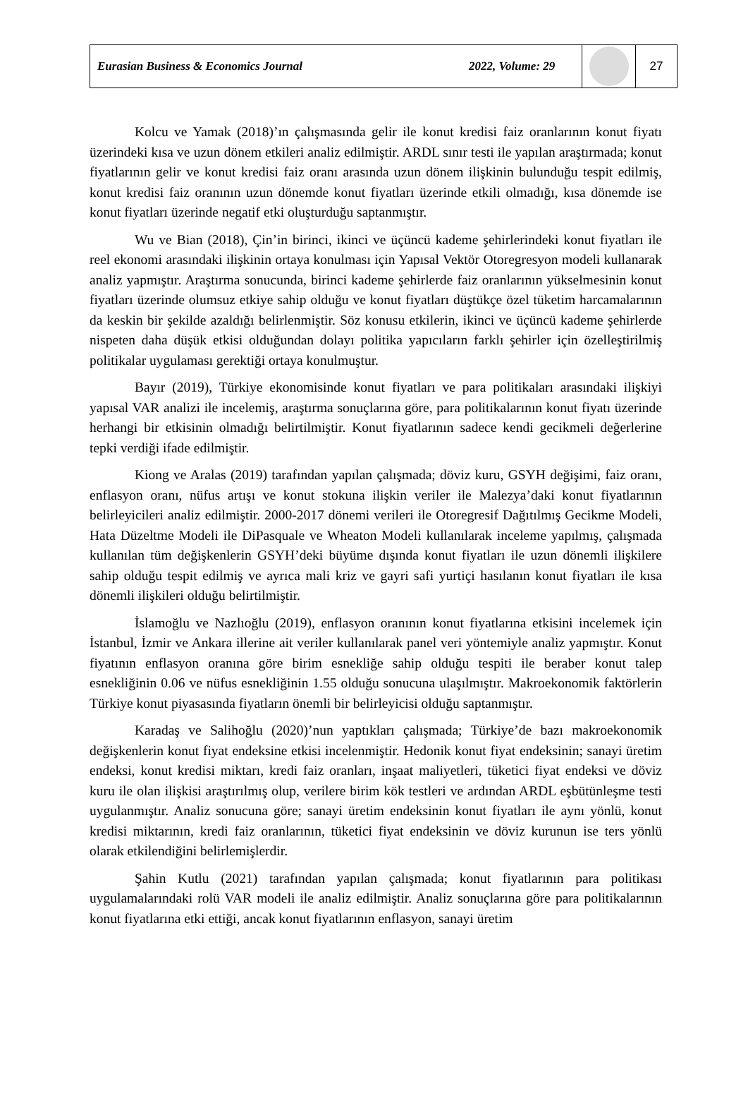Eurasian Business & Economics Journal
2022, Volume: 29
27
Kolcu ve Yamak (2018)’ın çalışmasında gelir ile konut kredisi faiz oranlarının konut fiyatı üzerindeki kısa ve uzun dönem etkileri analiz edilmiştir. ARDL sınır testi ile yapılan araştırmada; konut fiyatlarının gelir ve konut kredisi faiz oranı arasında uzun dönem ilişkinin bulunduğu tespit edilmiş, konut kredisi faiz oranının uzun dönemde konut fiyatları üzerinde etkili olmadığı, kısa dönemde ise konut fiyatları üzerinde negatif etki oluşturduğu saptanmıştır.
Wu ve Bian (2018), Çin’in birinci, ikinci ve üçüncü kademe şehirlerindeki konut fiyatları ile reel ekonomi arasındaki ilişkinin ortaya konulması için Yapısal Vektör Otoregresyon modeli kullanarak analiz yapmıştır. Araştırma sonucunda, birinci kademe şehirlerde faiz oranlarının yükselmesinin konut fiyatları üzerinde olumsuz etkiye sahip olduğu ve konut fiyatları düştükçe özel tüketim harcamalarının da keskin bir şekilde azaldığı belirlenmiştir. Söz konusu etkilerin, ikinci ve üçüncü kademe şehirlerde nispeten daha düşük etkisi olduğundan dolayı politika yapıcıların farklı şehirler için özelleştirilmiş politikalar uygulaması gerektiği ortaya konulmuştur.
Bayır (2019), Türkiye ekonomisinde konut fiyatları ve para politikaları arasındaki ilişkiyi yapısal VAR analizi ile incelemiş, araştırma sonuçlarına göre, para politikalarının konut fiyatı üzerinde herhangi bir etkisinin olmadığı belirtilmiştir. Konut fiyatlarının sadece kendi gecikmeli değerlerine tepki verdiği ifade edilmiştir.
Kiong ve Aralas (2019) tarafından yapılan çalışmada; döviz kuru, GSYH değişimi, faiz oranı, enflasyon oranı, nüfus artışı ve konut stokuna ilişkin veriler ile Malezya’daki konut fiyatlarının belirleyicileri analiz edilmiştir. 2000-2017 dönemi verileri ile Otoregresif Dağıtılmış Gecikme Modeli, Hata Düzeltme Modeli ile DiPasquale ve Wheaton Modeli kullanılarak inceleme yapılmış, çalışmada kullanılan tüm değişkenlerin GSYH’deki büyüme dışında konut fiyatları ile uzun dönemli ilişkilere sahip olduğu tespit edilmiş ve ayrıca mali kriz ve gayri safi yurtiçi hasılanın konut fiyatları ile kısa dönemli ilişkileri olduğu belirtilmiştir.
İslamoğlu ve Nazlıoğlu (2019), enflasyon oranının konut fiyatlarına etkisini incelemek için İstanbul, İzmir ve Ankara illerine ait veriler kullanılarak panel veri yöntemiyle analiz yapmıştır. Konut fiyatının enflasyon oranına göre birim esnekliğe sahip olduğu tespiti ile beraber konut talep esnekliğinin 0.06 ve nüfus esnekliğinin 1.55 olduğu sonucuna ulaşılmıştır. Makroekonomik faktörlerin Türkiye konut piyasasında fiyatların önemli bir belirleyicisi olduğu saptanmıştır.
Karadaş ve Salihoğlu (2020)’nun yaptıkları çalışmada; Türkiye’de bazı makroekonomik değişkenlerin konut fiyat endeksine etkisi incelenmiştir. Hedonik konut fiyat endeksinin; sanayi üretim endeksi, konut kredisi miktarı, kredi faiz oranları, inşaat maliyetleri, tüketici fiyat endeksi ve döviz kuru ile olan ilişkisi araştırılmış olup, verilere birim kök testleri ve ardından ARDL eşbütünleşme testi uygulanmıştır. Analiz sonucuna göre; sanayi üretim endeksinin konut fiyatları ile aynı yönlü, konut kredisi miktarının, kredi faiz oranlarının, tüketici fiyat endeksinin ve döviz kurunun ise ters yönlü olarak etkilendiğini belirlemişlerdir.
Şahin Kutlu (2021) tarafından yapılan çalışmada; konut fiyatlarının para politikası uygulamalarındaki rolü VAR modeli ile analiz edilmiştir. Analiz sonuçlarına göre para politikalarının konut fiyatlarına etki ettiği, ancak konut fiyatlarının enflasyon, sanayi üretim